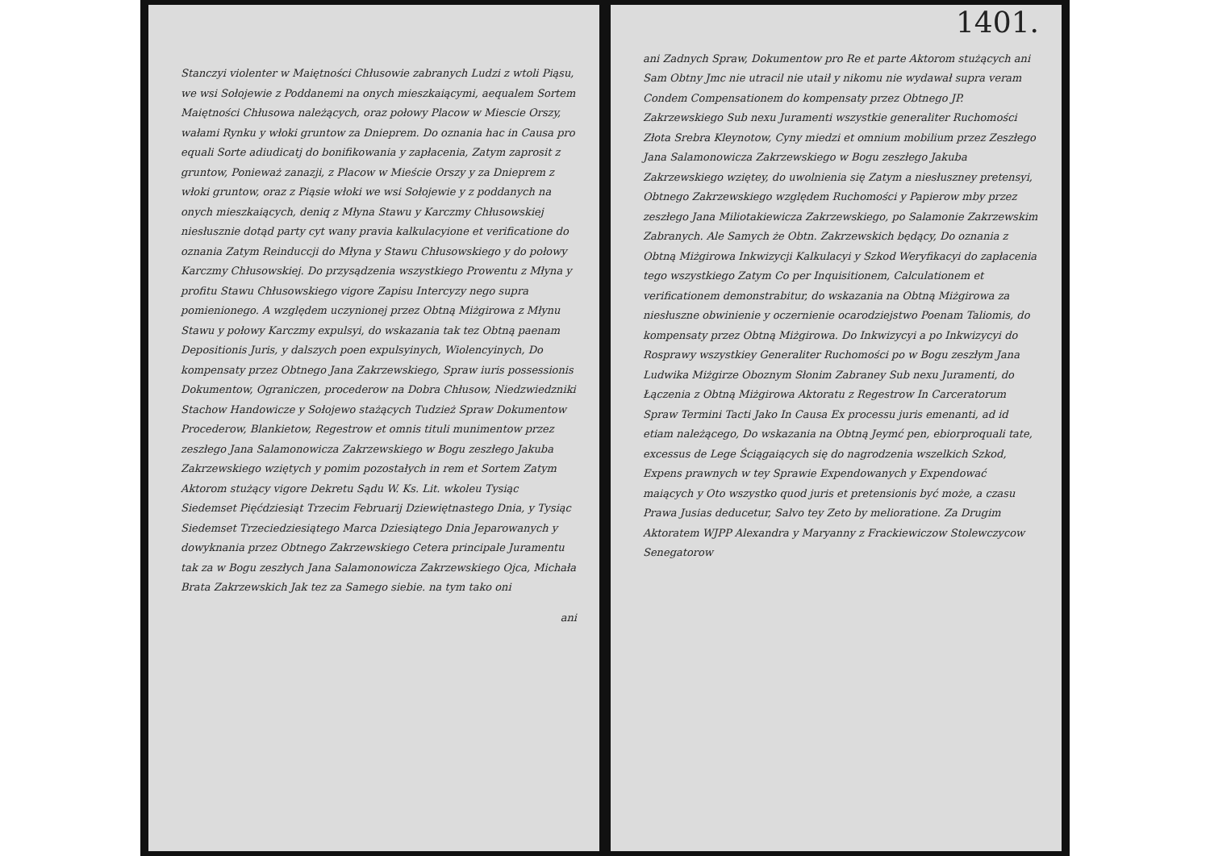Stanczyi violenter w Maiętności Chłusowie zabranych Ludzi z wtoli Piąsu, we wsi Sołojewie z Poddanemi na onych mieszkaiącymi, aequalem Sortem Maiętności Chłusowa należących, oraz połowy Placow w Miescie Orszy, wałami Rynku y włoki gruntow za Dnieprem. Do oznania hac in Causa pro equali Sorte adiudicatj do bonifikowania y zapłacenia, Zatym zaprosit z gruntow, Ponieważ zanazji, z Placow w Mieście Orszy y za Dnieprem z włoki gruntow, oraz z Piąsie włoki we wsi Sołojewie y z poddanych na onych mieszkaiących, deniq z Młyna Stawu y Karczmy Chłusowskiej niesłusznie dotąd party cyt wany pravia kalkulacyione et verificatione do oznania Zatym Reinduccji do Młyna y Stawu Chłusowskiego y do połowy Karczmy Chłusowskiej. Do przysądzenia wszystkiego Prowentu z Młyna y profitu Stawu Chłusowskiego vigore Zapisu Intercyzy nego supra pomienionego. A względem uczynionej przez Obtną Miżgirowa z Młynu Stawu y połowy Karczmy expulsyi, do wskazania tak tez Obtną paenam Depositionis Juris, y dalszych poen expulsyinych, Wiolencyinych, Do kompensaty przez Obtnego Jana Zakrzewskiego, Spraw iuris possessionis Dokumentow, Ograniczen, procederow na Dobra Chłusow, Niedzwiedzniki Stachow Handowicze y Sołojewo stażących Tudzież Spraw Dokumentow Procederow, Blankietow, Regestrow et omnis tituli munimentow przez zeszłego Jana Salamonowicza Zakrzewskiego w Bogu zeszłego Jakuba Zakrzewskiego wziętych y pomim pozostałych in rem et Sortem Zatym Aktorom stużący vigore Dekretu Sądu W. Ks. Lit. wkoleu Tysiąc Siedemset Pięćdziesiąt Trzecim Februarij Dziewiętnastego Dnia, y Tysiąc Siedemset Trzeciedziesiątego Marca Dziesiątego Dnia Jeparowanych y dowyknania przez Obtnego Zakrzewskiego Cetera principale Juramentu tak za w Bogu zeszłych Jana Salamonowicza Zakrzewskiego Ojca, Michała Brata Zakrzewskich Jak tez za Samego siebie. na tym tako oni
ani
1401.
ani Zadnych Spraw, Dokumentow pro Re et parte Aktorom stużących ani Sam Obtny Jmc nie utracil nie utaił y nikomu nie wydawał supra veram Condem Compensationem do kompensaty przez Obtnego JP. Zakrzewskiego Sub nexu Juramenti wszystkie generaliter Ruchomości Złota Srebra Kleynotow, Cyny miedzi et omnium mobilium przez Zeszłego Jana Salamonowicza Zakrzewskiego w Bogu zeszłego Jakuba Zakrzewskiego wziętey, do uwolnienia się Zatym a niesłuszney pretensyi, Obtnego Zakrzewskiego względem Ruchomości y Papierow mby przez zeszłego Jana Miliotakiewicza Zakrzewskiego, po Salamonie Zakrzewskim Zabranych. Ale Samych że Obtn. Zakrzewskich będący, Do oznania z Obtną Miżgirowa Inkwizycji Kalkulacyi y Szkod Weryfikacyi do zapłacenia tego wszystkiego Zatym Co per Inquisitionem, Calculationem et verificationem demonstrabitur, do wskazania na Obtną Miżgirowa za niesłuszne obwinienie y oczernienie ocarodziejstwo Poenam Taliomis, do kompensaty przez Obtną Miżgirowa. Do Inkwizycyi a po Inkwizycyi do Rosprawy wszystkiey Generaliter Ruchomości po w Bogu zeszłym Jana Ludwika Miżgirze Oboznym Słonim Zabraney Sub nexu Juramenti, do Łączenia z Obtną Miżgirowa Aktoratu z Regestrow In Carceratorum Spraw Termini Tacti Jako In Causa Ex processu juris emenanti, ad id etiam należącego, Do wskazania na Obtną Jeymć pen, ebiorproquali tate, excessus de Lege Ściągaiących się do nagrodzenia wszelkich Szkod, Expens prawnych w tey Sprawie Expendowanych y Expendować maiących y Oto wszystko quod juris et pretensionis być może, a czasu Prawa Jusias deducetur, Salvo tey Zeto by melioratione. Za Drugim Aktoratem WJPP Alexandra y Maryanny z Frackiewiczow Stolewczycow Senegatorow